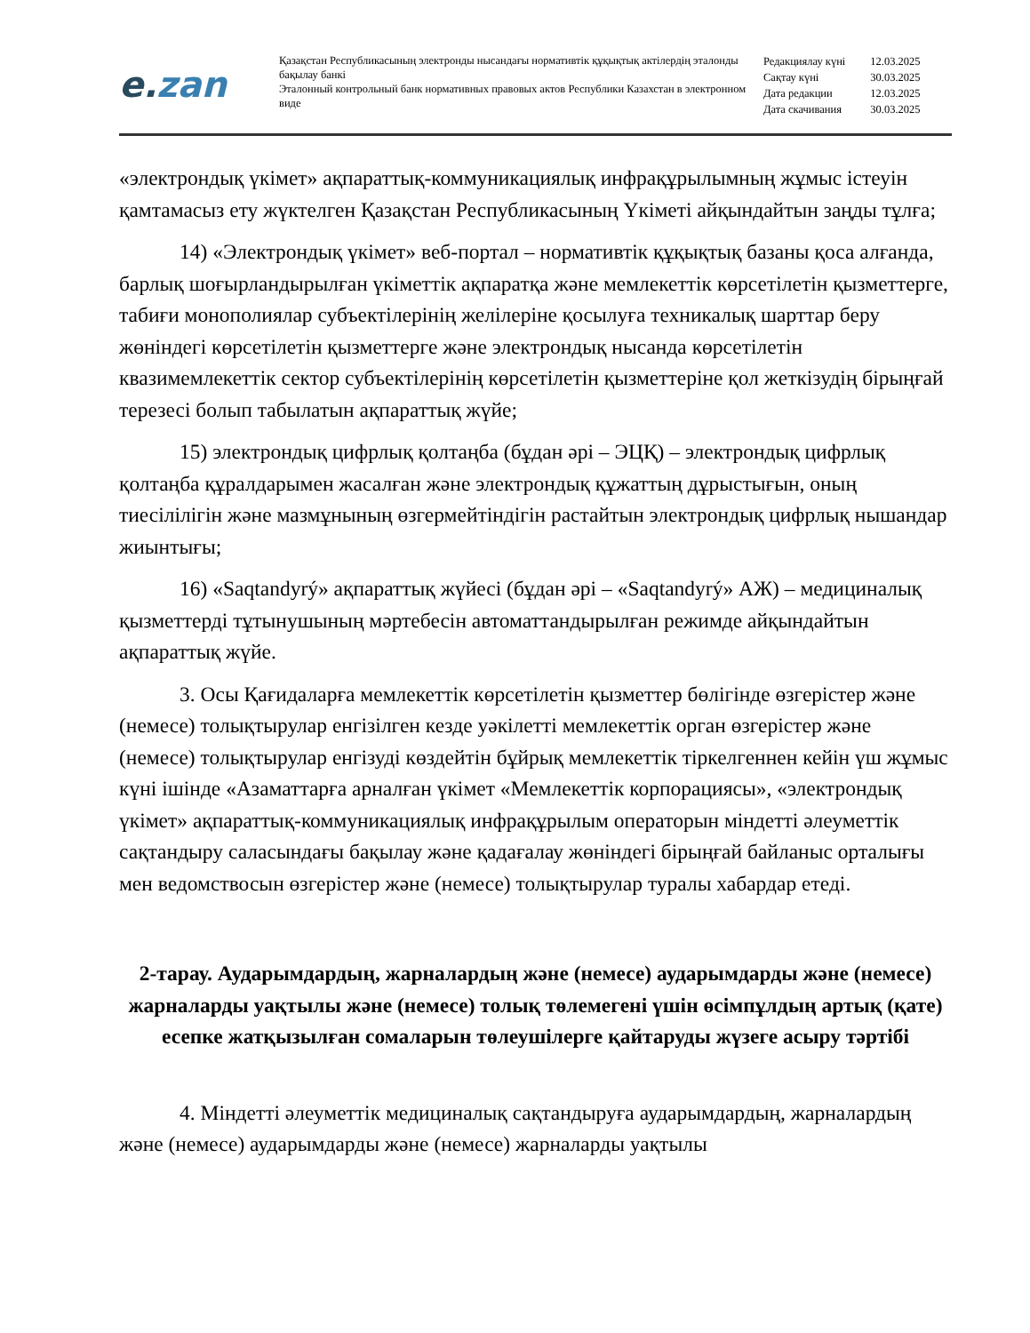e.zan
Қазақстан Республикасының электронды нысандағы нормативтік құқықтық актілердің эталонды бақылау банкі
Эталонный контрольный банк нормативных правовых актов Республики Казахстан в электронном виде
| Редакциялау күні | 12.03.2025 |
| Сақтау күні | 30.03.2025 |
| Дата редакции | 12.03.2025 |
| Дата скачивания | 30.03.2025 |
«электрондық үкімет» ақпараттық-коммуникациялық инфрақұрылымның жұмыс істеуін қамтамасыз ету жүктелген Қазақстан Республикасының Үкіметі айқындайтын заңды тұлға;
14) «Электрондық үкімет» веб-портал – нормативтік құқықтық базаны қоса алғанда, барлық шоғырландырылған үкіметтік ақпаратқа және мемлекеттік көрсетілетін қызметтерге, табиғи монополиялар субъектілерінің желілеріне қосылуға техникалық шарттар беру жөніндегі көрсетілетін қызметтерге және электрондық нысанда көрсетілетін квазимемлекеттік сектор субъектілерінің көрсетілетін қызметтеріне қол жеткізудің бірыңғай терезесі болып табылатын ақпараттық жүйе;
15) электрондық цифрлық қолтаңба (бұдан әрі – ЭЦҚ) – электрондық цифрлық қолтаңба құралдарымен жасалған және электрондық құжаттың дұрыстығын, оның тиесілілігін және мазмұнының өзгермейтіндігін растайтын электрондық цифрлық нышандар жиынтығы;
16) «Saqtandyrý» ақпараттық жүйесі (бұдан әрі – «Saqtandyrý» АЖ) – медициналық қызметтерді тұтынушының мәртебесін автоматтандырылған режимде айқындайтын ақпараттық жүйе.
3. Осы Қағидаларға мемлекеттік көрсетілетін қызметтер бөлігінде өзгерістер және (немесе) толықтырулар енгізілген кезде уәкілетті мемлекеттік орган өзгерістер және (немесе) толықтырулар енгізуді көздейтін бұйрық мемлекеттік тіркелгеннен кейін үш жұмыс күні ішінде «Азаматтарға арналған үкімет «Мемлекеттік корпорациясы», «электрондық үкімет» ақпараттық-коммуникациялық инфрақұрылым операторын міндетті әлеуметтік сақтандыру саласындағы бақылау және қадағалау жөніндегі бірыңғай байланыс орталығы мен ведомствосын өзгерістер және (немесе) толықтырулар туралы хабардар етеді.
2-тарау. Аударымдардың, жарналардың және (немесе) аударымдарды және (немесе) жарналарды уақтылы және (немесе) толық төлемегені үшін өсімпұлдың артық (қате) есепке жатқызылған сомаларын төлеушілерге қайтаруды жүзеге асыру тәртібі
4. Міндетті әлеуметтік медициналық сақтандыруға аударымдардың, жарналардың және (немесе) аударымдарды және (немесе) жарналарды уақтылы